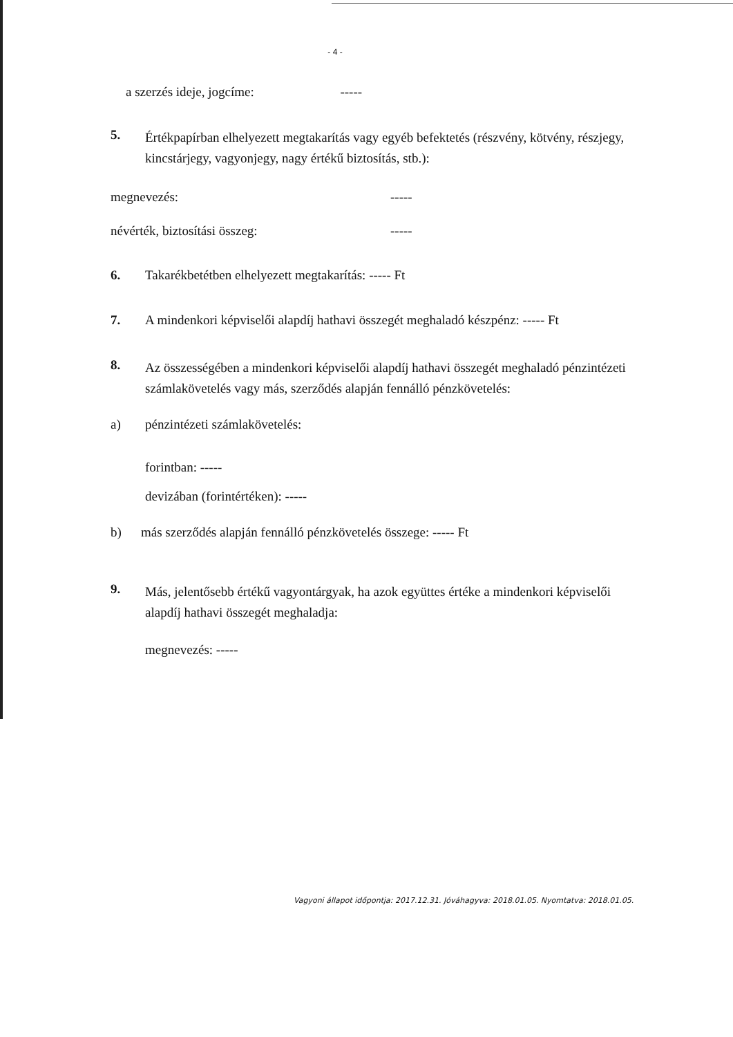- 4 -
a szerzés ideje, jogcíme: -----
5.
Értékpapírban elhelyezett megtakarítás vagy egyéb befektetés (részvény, kötvény, részjegy, kincstárjegy, vagyonjegy, nagy értékű biztosítás, stb.):
megnevezés: -----
névérték, biztosítási összeg: -----
6. Takarékbetétben elhelyezett megtakarítás: ----- Ft
7. A mindenkori képviselői alapdíj hathavi összegét meghaladó készpénz: ----- Ft
8.
Az összességében a mindenkori képviselői alapdíj hathavi összegét meghaladó pénzintézeti számlakövetelés vagy más, szerződés alapján fennálló pénzkövetelés:
a) pénzintézeti számlakövetelés:
forintban: -----
devizában (forintértéken): -----
b) más szerződés alapján fennálló pénzkövetelés összege: ----- Ft
9.
Más, jelentősebb értékű vagyontárgyak, ha azok együttes értéke a mindenkori képviselői alapdíj hathavi összegét meghaladja:
megnevezés: -----
Vagyoni állapot időpontja: 2017.12.31. Jóváhagyva: 2018.01.05. Nyomtatva: 2018.01.05.